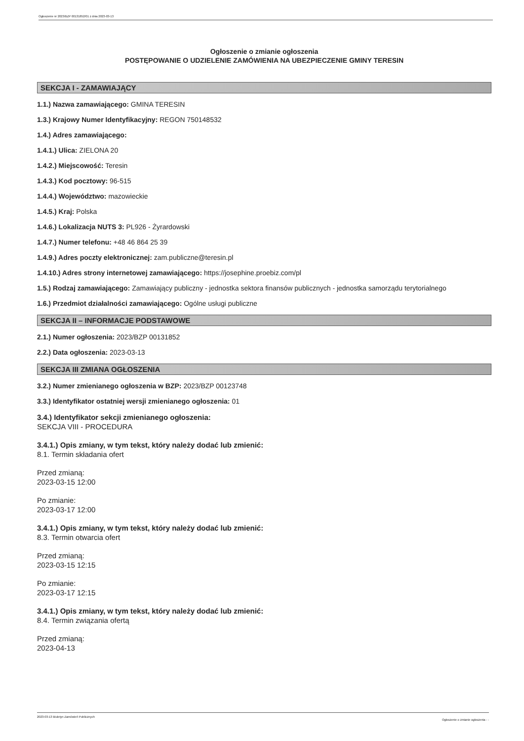Ogłoszenie nr 2023/BZP 00131852/01 z dnia 2023-03-13
Ogłoszenie o zmianie ogłoszenia
POSTĘPOWANIE O UDZIELENIE ZAMÓWIENIA NA UBEZPIECZENIE GMINY TERESIN
SEKCJA I - ZAMAWIAJĄCY
1.1.) Nazwa zamawiającego: GMINA TERESIN
1.3.) Krajowy Numer Identyfikacyjny: REGON 750148532
1.4.) Adres zamawiającego:
1.4.1.) Ulica: ZIELONA 20
1.4.2.) Miejscowość: Teresin
1.4.3.) Kod pocztowy: 96-515
1.4.4.) Województwo: mazowieckie
1.4.5.) Kraj: Polska
1.4.6.) Lokalizacja NUTS 3: PL926 - Żyrardowski
1.4.7.) Numer telefonu: +48 46 864 25 39
1.4.9.) Adres poczty elektronicznej: zam.publiczne@teresin.pl
1.4.10.) Adres strony internetowej zamawiającego: https://josephine.proebiz.com/pl
1.5.) Rodzaj zamawiającego: Zamawiający publiczny - jednostka sektora finansów publicznych - jednostka samorządu terytorialnego
1.6.) Przedmiot działalności zamawiającego: Ogólne usługi publiczne
SEKCJA II – INFORMACJE PODSTAWOWE
2.1.) Numer ogłoszenia: 2023/BZP 00131852
2.2.) Data ogłoszenia: 2023-03-13
SEKCJA III ZMIANA OGŁOSZENIA
3.2.) Numer zmienianego ogłoszenia w BZP: 2023/BZP 00123748
3.3.) Identyfikator ostatniej wersji zmienianego ogłoszenia: 01
3.4.) Identyfikator sekcji zmienianego ogłoszenia:
SEKCJA VIII - PROCEDURA
3.4.1.) Opis zmiany, w tym tekst, który należy dodać lub zmienić:
8.1. Termin składania ofert
Przed zmianą:
2023-03-15 12:00
Po zmianie:
2023-03-17 12:00
3.4.1.) Opis zmiany, w tym tekst, który należy dodać lub zmienić:
8.3. Termin otwarcia ofert
Przed zmianą:
2023-03-15 12:15
Po zmianie:
2023-03-17 12:15
3.4.1.) Opis zmiany, w tym tekst, który należy dodać lub zmienić:
8.4. Termin związania ofertą
Przed zmianą:
2023-04-13
2023-03-13 Biuletyn Zamówień Publicznych Ogłoszenie o zmianie ogłoszenia - -